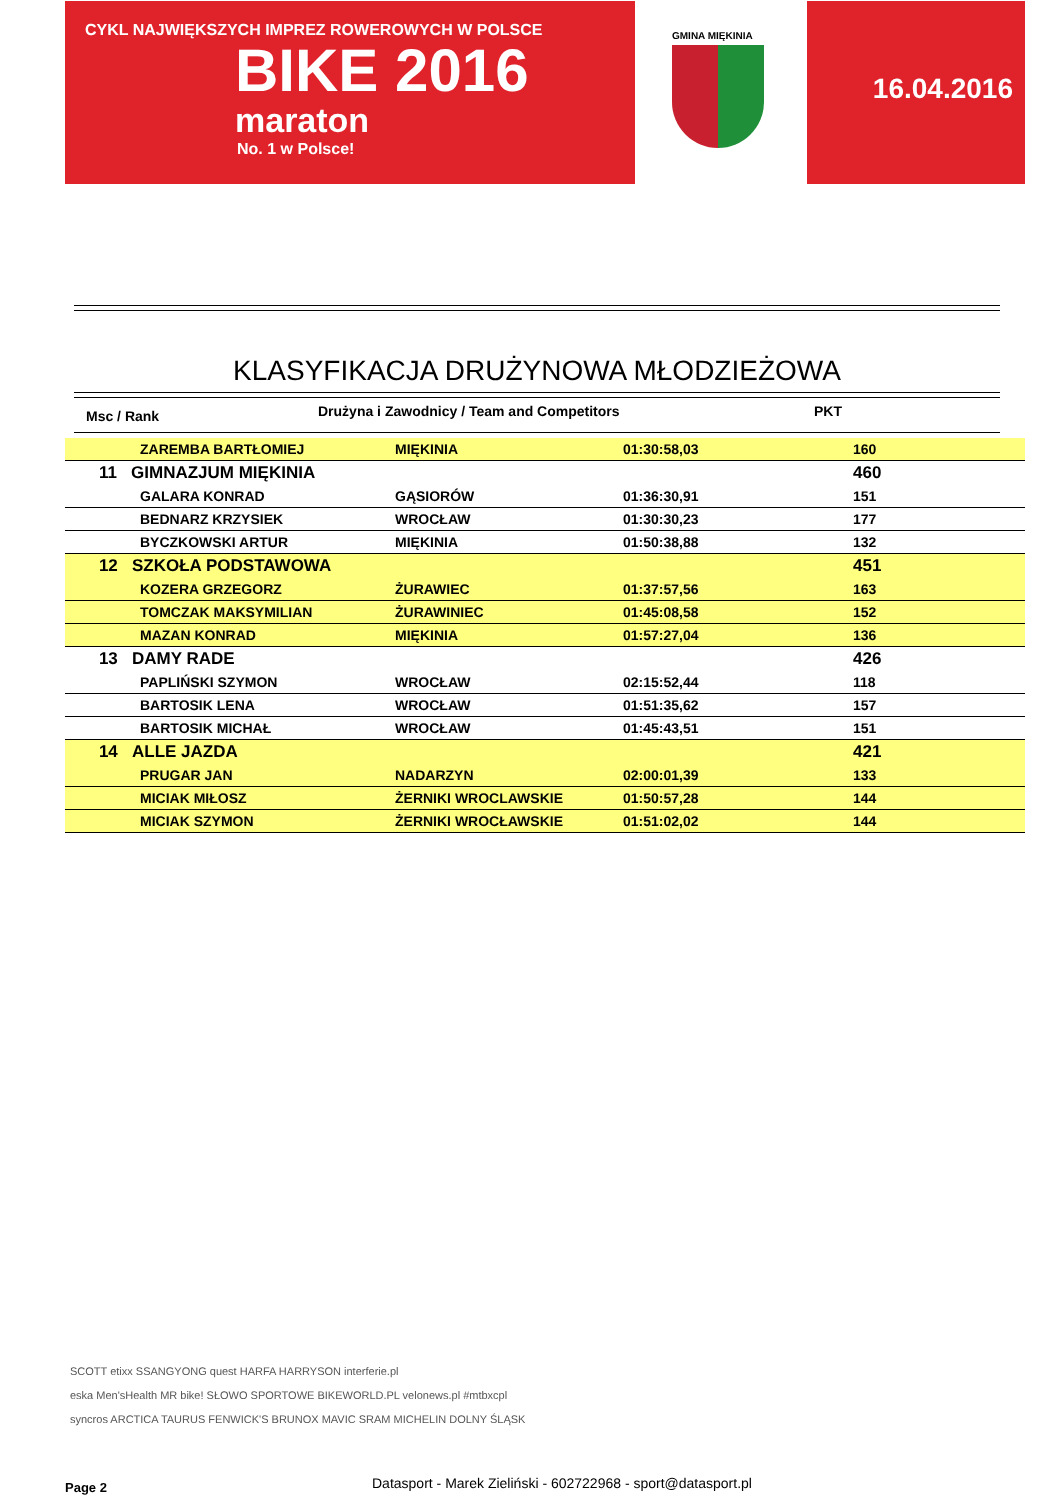CYKL NAJWIĘKSZYCH IMPREZ ROWEROWYCH W POLSCE
BIKE 2016
maraton
No. 1 w Polsce!
GMINA MIĘKINIA
16.04.2016
KLASYFIKACJA DRUŻYNOWA MŁODZIEŻOWA
Msc / Rank Drużyna i Zawodnicy / Team and Competitors PKT
| | | ZAREMBA BARTŁOMIEJ | MIĘKINIA | 01:30:58,03 | 160 | |
| | 11 GIMNAZJUM MIĘKINIA | | | | 460 | |
| | | GALARA KONRAD | GĄSIORÓW | 01:36:30,91 | 151 | |
| | | BEDNARZ KRZYSIEK | WROCŁAW | 01:30:30,23 | 177 | |
| | | BYCZKOWSKI ARTUR | MIĘKINIA | 01:50:38,88 | 132 | |
| | 12 SZKOŁA PODSTAWOWA | | | | 451 | |
| | | KOZERA GRZEGORZ | ŻURAWIEC | 01:37:57,56 | 163 | |
| | | TOMCZAK MAKSYMILIAN | ŻURAWINIEC | 01:45:08,58 | 152 | |
| | | MAZAN KONRAD | MIĘKINIA | 01:57:27,04 | 136 | |
| | 13 DAMY RADE | | | | 426 | |
| | | PAPLIŃSKI SZYMON | WROCŁAW | 02:15:52,44 | 118 | |
| | | BARTOSIK LENA | WROCŁAW | 01:51:35,62 | 157 | |
| | | BARTOSIK MICHAŁ | WROCŁAW | 01:45:43,51 | 151 | |
| | 14 ALLE JAZDA | | | | 421 | |
| | | PRUGAR JAN | NADARZYN | 02:00:01,39 | 133 | |
| | | MICIAK MIŁOSZ | ŻERNIKI WROCLAWSKIE | 01:50:57,28 | 144 | |
| | | MICIAK SZYMON | ŻERNIKI WROCŁAWSKIE | 01:51:02,02 | 144 | |
SCOTT etixx SSANGYONG quest HARFA HARRYSON interferie.pl
eska Men'sHealth MR bike! SŁOWO SPORTOWE BIKEWORLD.PL velonews.pl #mtbxcpl
syncros ARCTICA TAURUS FENWICK'S BRUNOX MAVIC SRAM MICHELIN DOLNY ŚLĄSK
Page 2
Datasport - Marek Zieliński - 602722968 - sport@datasport.pl